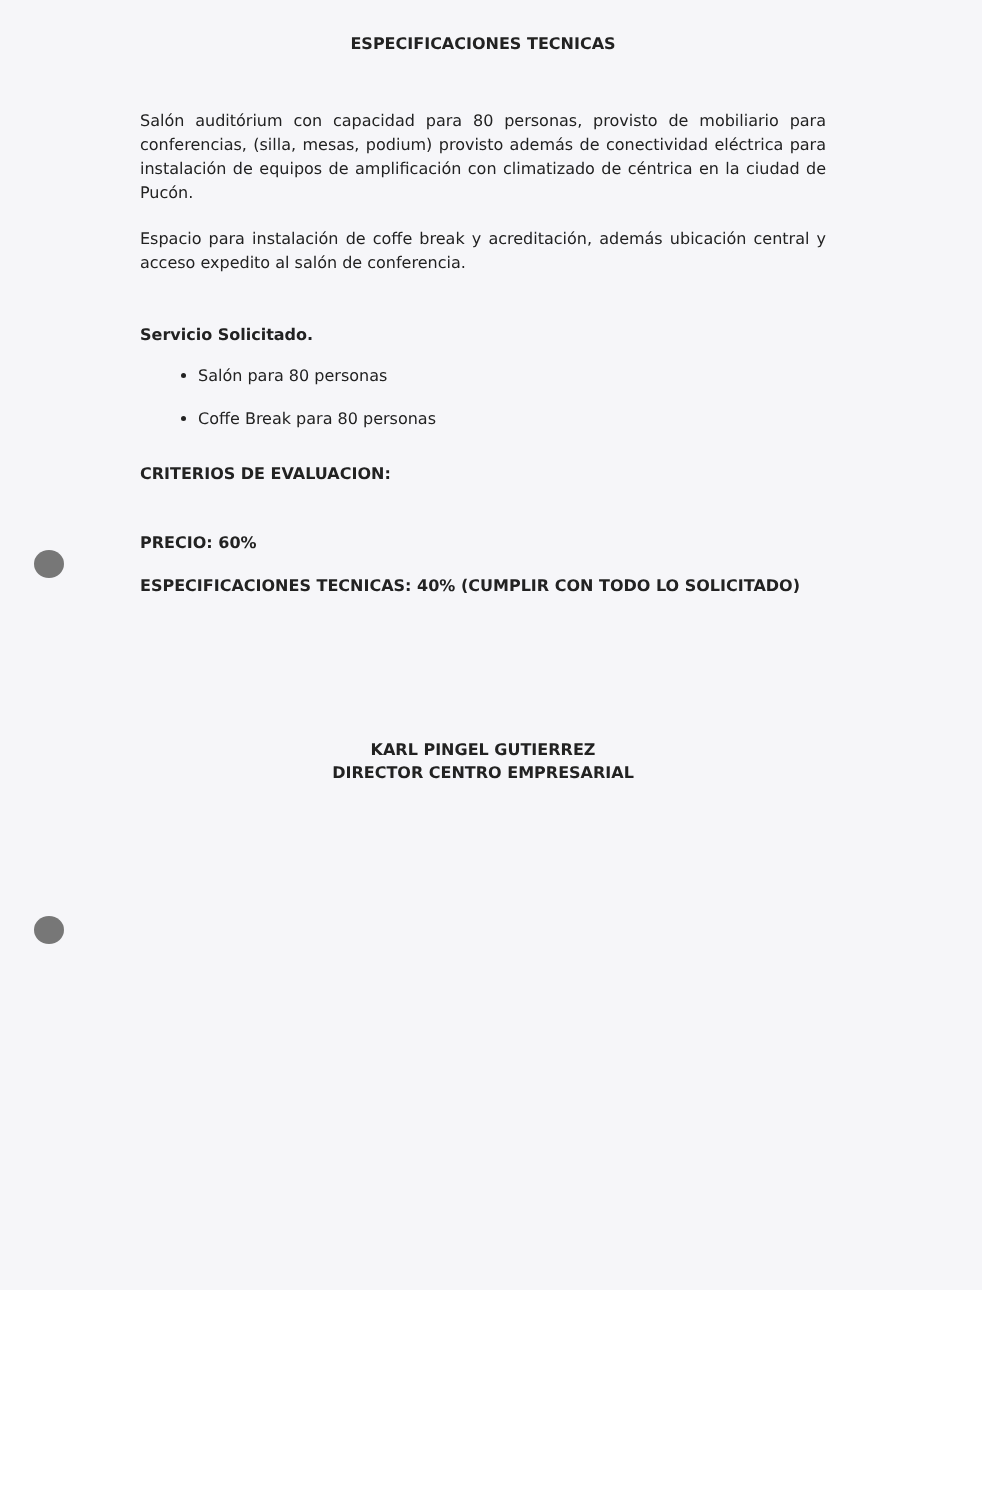ESPECIFICACIONES TECNICAS
Salón auditórium con capacidad para 80 personas, provisto de mobiliario para conferencias, (silla, mesas, podium) provisto además de conectividad eléctrica para instalación de equipos de amplificación con climatizado de céntrica en la ciudad de Pucón.
Espacio para instalación de coffe break y acreditación, además ubicación central y acceso expedito al salón de conferencia.
Servicio Solicitado.
Salón para 80 personas
Coffe Break para 80 personas
CRITERIOS DE EVALUACION:
PRECIO: 60%
ESPECIFICACIONES TECNICAS: 40% (CUMPLIR CON TODO LO SOLICITADO)
KARL PINGEL GUTIERREZ
DIRECTOR CENTRO EMPRESARIAL